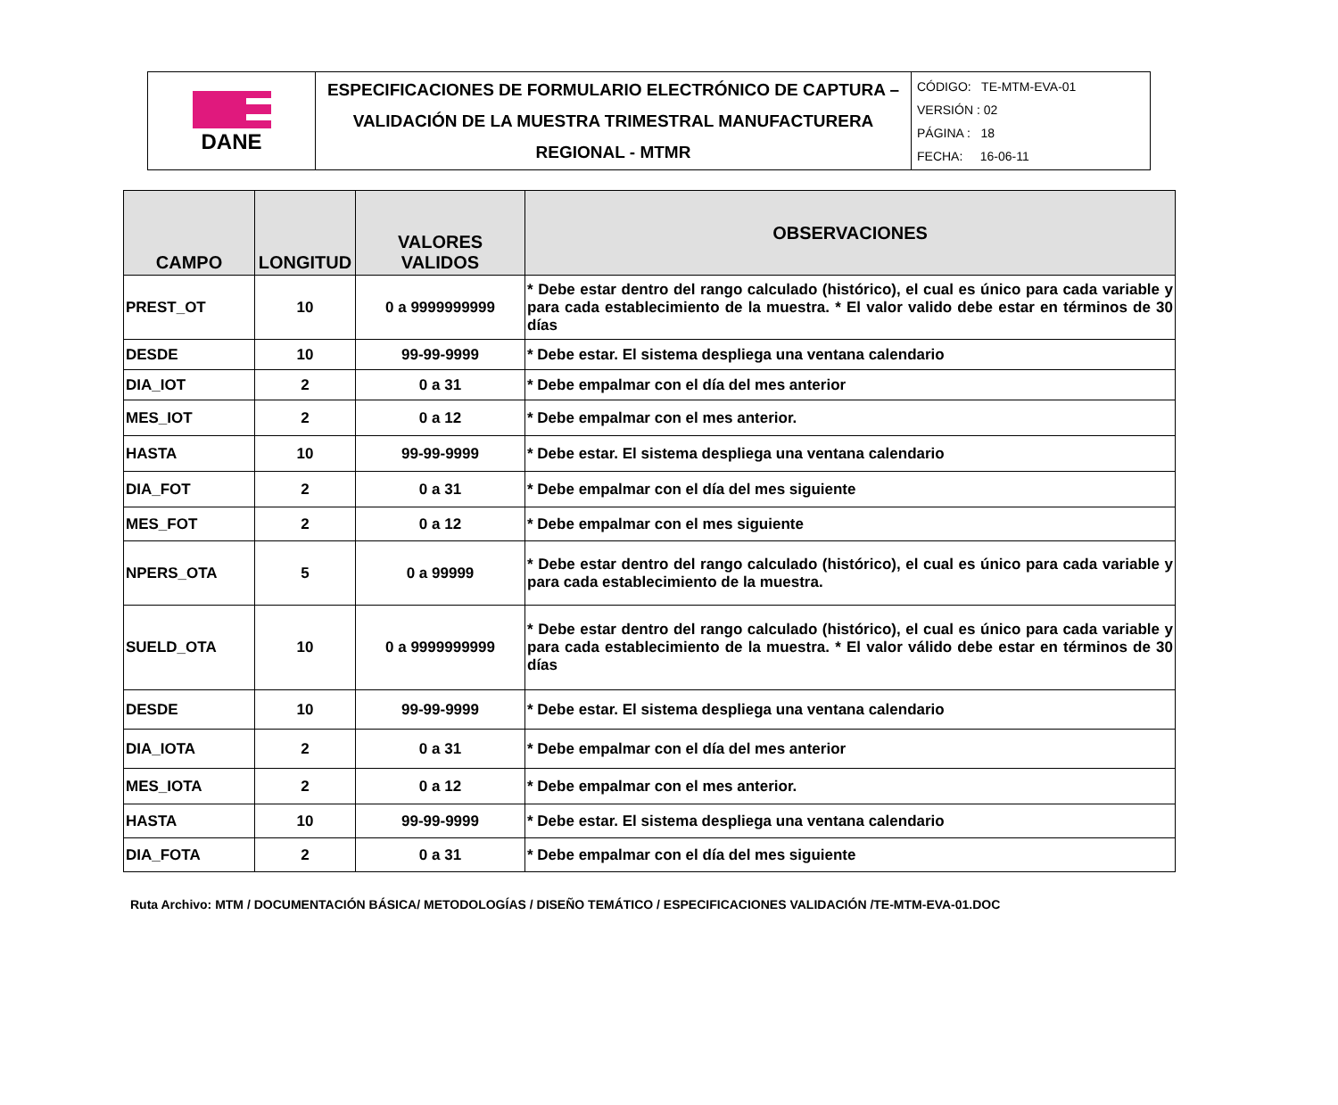| DANE | ESPECIFICACIONES DE FORMULARIO ELECTRÓNICO DE CAPTURA – VALIDACIÓN DE LA MUESTRA TRIMESTRAL MANUFACTURERA REGIONAL - MTMR | CÓDIGO: TE-MTM-EVA-01 VERSIÓN : 02 PÁGINA : 18 FECHA: 16-06-11 |
| CAMPO | LONGITUD | VALORES VALIDOS | OBSERVACIONES |
| --- | --- | --- | --- |
| PREST_OT | 10 | 0 a 9999999999 | * Debe estar dentro del rango calculado (histórico), el cual es único para cada variable y para cada establecimiento de la muestra. * El valor valido debe estar en términos de 30 días |
| DESDE | 10 | 99-99-9999 | * Debe estar. El sistema despliega una ventana calendario |
| DIA_IOT | 2 | 0 a 31 | * Debe empalmar con el día del mes anterior |
| MES_IOT | 2 | 0 a 12 | * Debe empalmar con el mes anterior. |
| HASTA | 10 | 99-99-9999 | * Debe estar. El sistema despliega una ventana calendario |
| DIA_FOT | 2 | 0 a 31 | * Debe empalmar con el día del mes siguiente |
| MES_FOT | 2 | 0 a 12 | * Debe empalmar con el mes siguiente |
| NPERS_OTA | 5 | 0 a 99999 | * Debe estar dentro del rango calculado (histórico), el cual es único para cada variable y para cada establecimiento de la muestra. |
| SUELD_OTA | 10 | 0 a 9999999999 | * Debe estar dentro del rango calculado (histórico), el cual es único para cada variable y para cada establecimiento de la muestra. * El valor válido debe estar en términos de 30 días |
| DESDE | 10 | 99-99-9999 | * Debe estar. El sistema despliega una ventana calendario |
| DIA_IOTA | 2 | 0 a 31 | * Debe empalmar con el día del mes anterior |
| MES_IOTA | 2 | 0 a 12 | * Debe empalmar con el mes anterior. |
| HASTA | 10 | 99-99-9999 | * Debe estar. El sistema despliega una ventana calendario |
| DIA_FOTA | 2 | 0 a 31 | * Debe empalmar con el día del mes siguiente |
Ruta Archivo: MTM / DOCUMENTACIÓN BÁSICA/ METODOLOGÍAS / DISEÑO TEMÁTICO / ESPECIFICACIONES VALIDACIÓN /TE-MTM-EVA-01.DOC